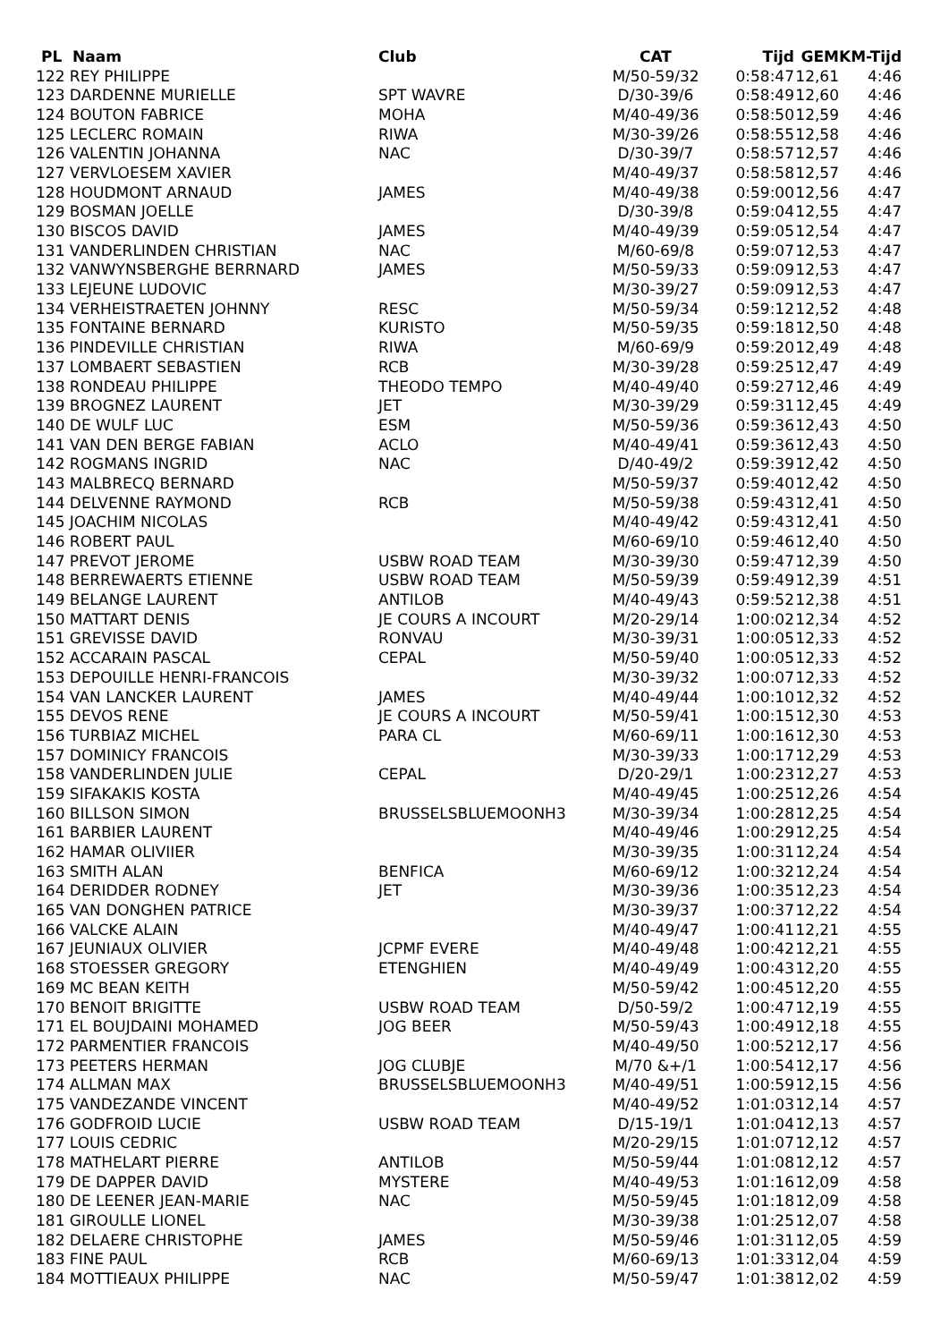| PL Naam | Club | CAT | Tijd | GEM | KM-Tijd |
| --- | --- | --- | --- | --- | --- |
| 122 REY PHILIPPE | | M/50-59/32 | 0:58:47 | 12,61 | 4:46 |
| 123 DARDENNE MURIELLE | SPT WAVRE | D/30-39/6 | 0:58:49 | 12,60 | 4:46 |
| 124 BOUTON FABRICE | MOHA | M/40-49/36 | 0:58:50 | 12,59 | 4:46 |
| 125 LECLERC ROMAIN | RIWA | M/30-39/26 | 0:58:55 | 12,58 | 4:46 |
| 126 VALENTIN JOHANNA | NAC | D/30-39/7 | 0:58:57 | 12,57 | 4:46 |
| 127 VERVLOESEM XAVIER | | M/40-49/37 | 0:58:58 | 12,57 | 4:46 |
| 128 HOUDMONT ARNAUD | JAMES | M/40-49/38 | 0:59:00 | 12,56 | 4:47 |
| 129 BOSMAN JOELLE | | D/30-39/8 | 0:59:04 | 12,55 | 4:47 |
| 130 BISCOS DAVID | JAMES | M/40-49/39 | 0:59:05 | 12,54 | 4:47 |
| 131 VANDERLINDEN CHRISTIAN | NAC | M/60-69/8 | 0:59:07 | 12,53 | 4:47 |
| 132 VANWYNSBERGHE BERRNARD | JAMES | M/50-59/33 | 0:59:09 | 12,53 | 4:47 |
| 133 LEJEUNE LUDOVIC | | M/30-39/27 | 0:59:09 | 12,53 | 4:47 |
| 134 VERHEISTRAETEN JOHNNY | RESC | M/50-59/34 | 0:59:12 | 12,52 | 4:48 |
| 135 FONTAINE BERNARD | KURISTO | M/50-59/35 | 0:59:18 | 12,50 | 4:48 |
| 136 PINDEVILLE CHRISTIAN | RIWA | M/60-69/9 | 0:59:20 | 12,49 | 4:48 |
| 137 LOMBAERT SEBASTIEN | RCB | M/30-39/28 | 0:59:25 | 12,47 | 4:49 |
| 138 RONDEAU PHILIPPE | THEODO TEMPO | M/40-49/40 | 0:59:27 | 12,46 | 4:49 |
| 139 BROGNEZ LAURENT | JET | M/30-39/29 | 0:59:31 | 12,45 | 4:49 |
| 140 DE WULF LUC | ESM | M/50-59/36 | 0:59:36 | 12,43 | 4:50 |
| 141 VAN DEN BERGE FABIAN | ACLO | M/40-49/41 | 0:59:36 | 12,43 | 4:50 |
| 142 ROGMANS INGRID | NAC | D/40-49/2 | 0:59:39 | 12,42 | 4:50 |
| 143 MALBRECQ BERNARD | | M/50-59/37 | 0:59:40 | 12,42 | 4:50 |
| 144 DELVENNE RAYMOND | RCB | M/50-59/38 | 0:59:43 | 12,41 | 4:50 |
| 145 JOACHIM NICOLAS | | M/40-49/42 | 0:59:43 | 12,41 | 4:50 |
| 146 ROBERT PAUL | | M/60-69/10 | 0:59:46 | 12,40 | 4:50 |
| 147 PREVOT JEROME | USBW ROAD TEAM | M/30-39/30 | 0:59:47 | 12,39 | 4:50 |
| 148 BERREWAERTS ETIENNE | USBW ROAD TEAM | M/50-59/39 | 0:59:49 | 12,39 | 4:51 |
| 149 BELANGE LAURENT | ANTILOB | M/40-49/43 | 0:59:52 | 12,38 | 4:51 |
| 150 MATTART DENIS | JE COURS A INCOURT | M/20-29/14 | 1:00:02 | 12,34 | 4:52 |
| 151 GREVISSE DAVID | RONVAU | M/30-39/31 | 1:00:05 | 12,33 | 4:52 |
| 152 ACCARAIN PASCAL | CEPAL | M/50-59/40 | 1:00:05 | 12,33 | 4:52 |
| 153 DEPOUILLE HENRI-FRANCOIS | | M/30-39/32 | 1:00:07 | 12,33 | 4:52 |
| 154 VAN LANCKER LAURENT | JAMES | M/40-49/44 | 1:00:10 | 12,32 | 4:52 |
| 155 DEVOS RENE | JE COURS A INCOURT | M/50-59/41 | 1:00:15 | 12,30 | 4:53 |
| 156 TURBIAZ MICHEL | PARA CL | M/60-69/11 | 1:00:16 | 12,30 | 4:53 |
| 157 DOMINICY FRANCOIS | | M/30-39/33 | 1:00:17 | 12,29 | 4:53 |
| 158 VANDERLINDEN JULIE | CEPAL | D/20-29/1 | 1:00:23 | 12,27 | 4:53 |
| 159 SIFAKAKIS KOSTA | | M/40-49/45 | 1:00:25 | 12,26 | 4:54 |
| 160 BILLSON SIMON | BRUSSELSBLUEMOONH3 | M/30-39/34 | 1:00:28 | 12,25 | 4:54 |
| 161 BARBIER LAURENT | | M/40-49/46 | 1:00:29 | 12,25 | 4:54 |
| 162 HAMAR OLIVIIER | | M/30-39/35 | 1:00:31 | 12,24 | 4:54 |
| 163 SMITH ALAN | BENFICA | M/60-69/12 | 1:00:32 | 12,24 | 4:54 |
| 164 DERIDDER RODNEY | JET | M/30-39/36 | 1:00:35 | 12,23 | 4:54 |
| 165 VAN DONGHEN PATRICE | | M/30-39/37 | 1:00:37 | 12,22 | 4:54 |
| 166 VALCKE ALAIN | | M/40-49/47 | 1:00:41 | 12,21 | 4:55 |
| 167 JEUNIAUX OLIVIER | JCPMF EVERE | M/40-49/48 | 1:00:42 | 12,21 | 4:55 |
| 168 STOESSER GREGORY | ETENGHIEN | M/40-49/49 | 1:00:43 | 12,20 | 4:55 |
| 169 MC BEAN KEITH | | M/50-59/42 | 1:00:45 | 12,20 | 4:55 |
| 170 BENOIT BRIGITTE | USBW ROAD TEAM | D/50-59/2 | 1:00:47 | 12,19 | 4:55 |
| 171 EL BOUJDAINI MOHAMED | JOG BEER | M/50-59/43 | 1:00:49 | 12,18 | 4:55 |
| 172 PARMENTIER FRANCOIS | | M/40-49/50 | 1:00:52 | 12,17 | 4:56 |
| 173 PEETERS HERMAN | JOG CLUBJE | M/70 &+/1 | 1:00:54 | 12,17 | 4:56 |
| 174 ALLMAN MAX | BRUSSELSBLUEMOONH3 | M/40-49/51 | 1:00:59 | 12,15 | 4:56 |
| 175 VANDEZANDE VINCENT | | M/40-49/52 | 1:01:03 | 12,14 | 4:57 |
| 176 GODFROID LUCIE | USBW ROAD TEAM | D/15-19/1 | 1:01:04 | 12,13 | 4:57 |
| 177 LOUIS CEDRIC | | M/20-29/15 | 1:01:07 | 12,12 | 4:57 |
| 178 MATHELART PIERRE | ANTILOB | M/50-59/44 | 1:01:08 | 12,12 | 4:57 |
| 179 DE DAPPER DAVID | MYSTERE | M/40-49/53 | 1:01:16 | 12,09 | 4:58 |
| 180 DE LEENER JEAN-MARIE | NAC | M/50-59/45 | 1:01:18 | 12,09 | 4:58 |
| 181 GIROULLE LIONEL | | M/30-39/38 | 1:01:25 | 12,07 | 4:58 |
| 182 DELAERE CHRISTOPHE | JAMES | M/50-59/46 | 1:01:31 | 12,05 | 4:59 |
| 183 FINE PAUL | RCB | M/60-69/13 | 1:01:33 | 12,04 | 4:59 |
| 184 MOTTIEAUX PHILIPPE | NAC | M/50-59/47 | 1:01:38 | 12,02 | 4:59 |